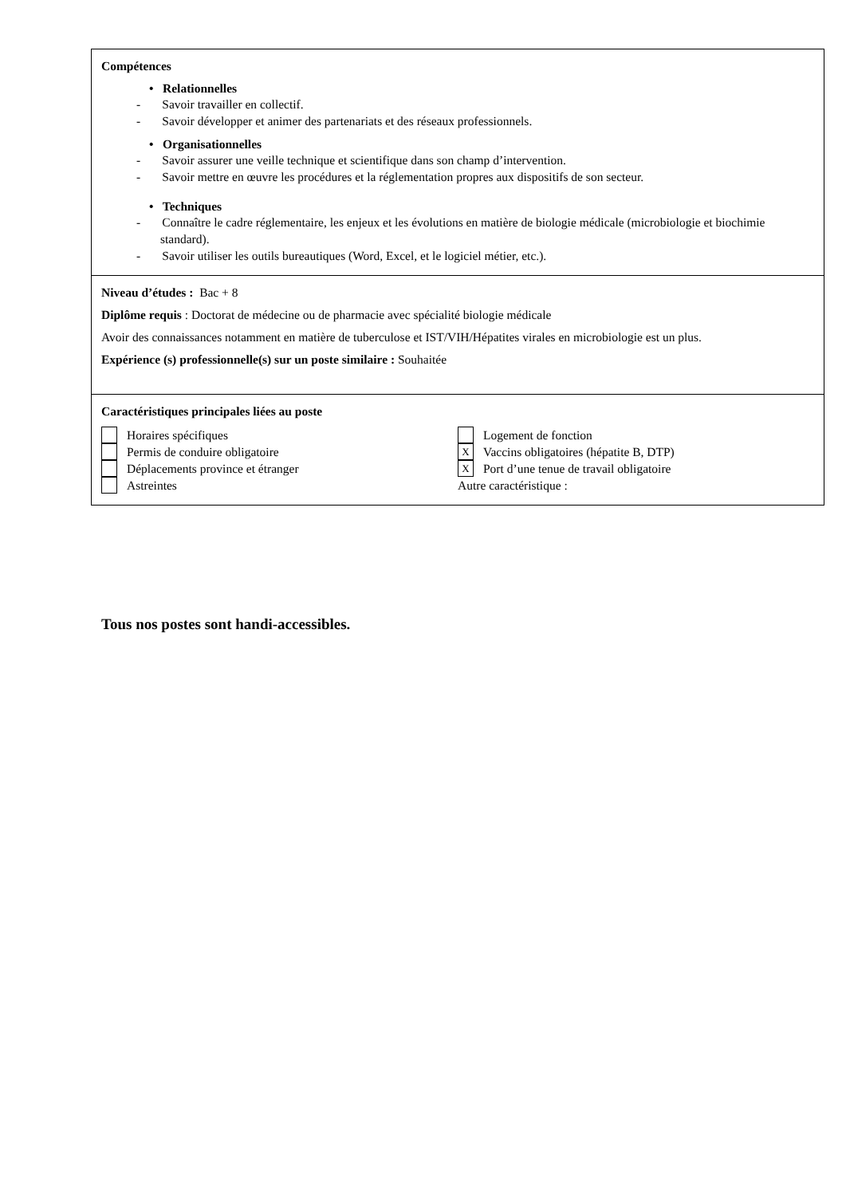Compétences
• Relationnelles
- Savoir travailler en collectif.
- Savoir développer et animer des partenariats et des réseaux professionnels.
• Organisationnelles
- Savoir assurer une veille technique et scientifique dans son champ d’intervention.
- Savoir mettre en œuvre les procédures et la réglementation propres aux dispositifs de son secteur.
• Techniques
- Connaître le cadre réglementaire, les enjeux et les évolutions en matière de biologie médicale (microbiologie et biochimie standard).
- Savoir utiliser les outils bureautiques (Word, Excel, et le logiciel métier, etc.).
Niveau d’études : Bac + 8
Diplôme requis : Doctorat de médecine ou de pharmacie avec spécialité biologie médicale
Avoir des connaissances notamment en matière de tuberculose et IST/VIH/Hépatites virales en microbiologie est un plus.
Expérience (s) professionnelle(s) sur un poste similaire : Souhaitée
Caractéristiques principales liées au poste
Horaires spécifiques
Permis de conduire obligatoire
Déplacements province et étranger
Astreintes
Logement de fonction
X Vaccins obligatoires (hépatite B, DTP)
X Port d’une tenue de travail obligatoire
Autre caractéristique :
Tous nos postes sont handi-accessibles.